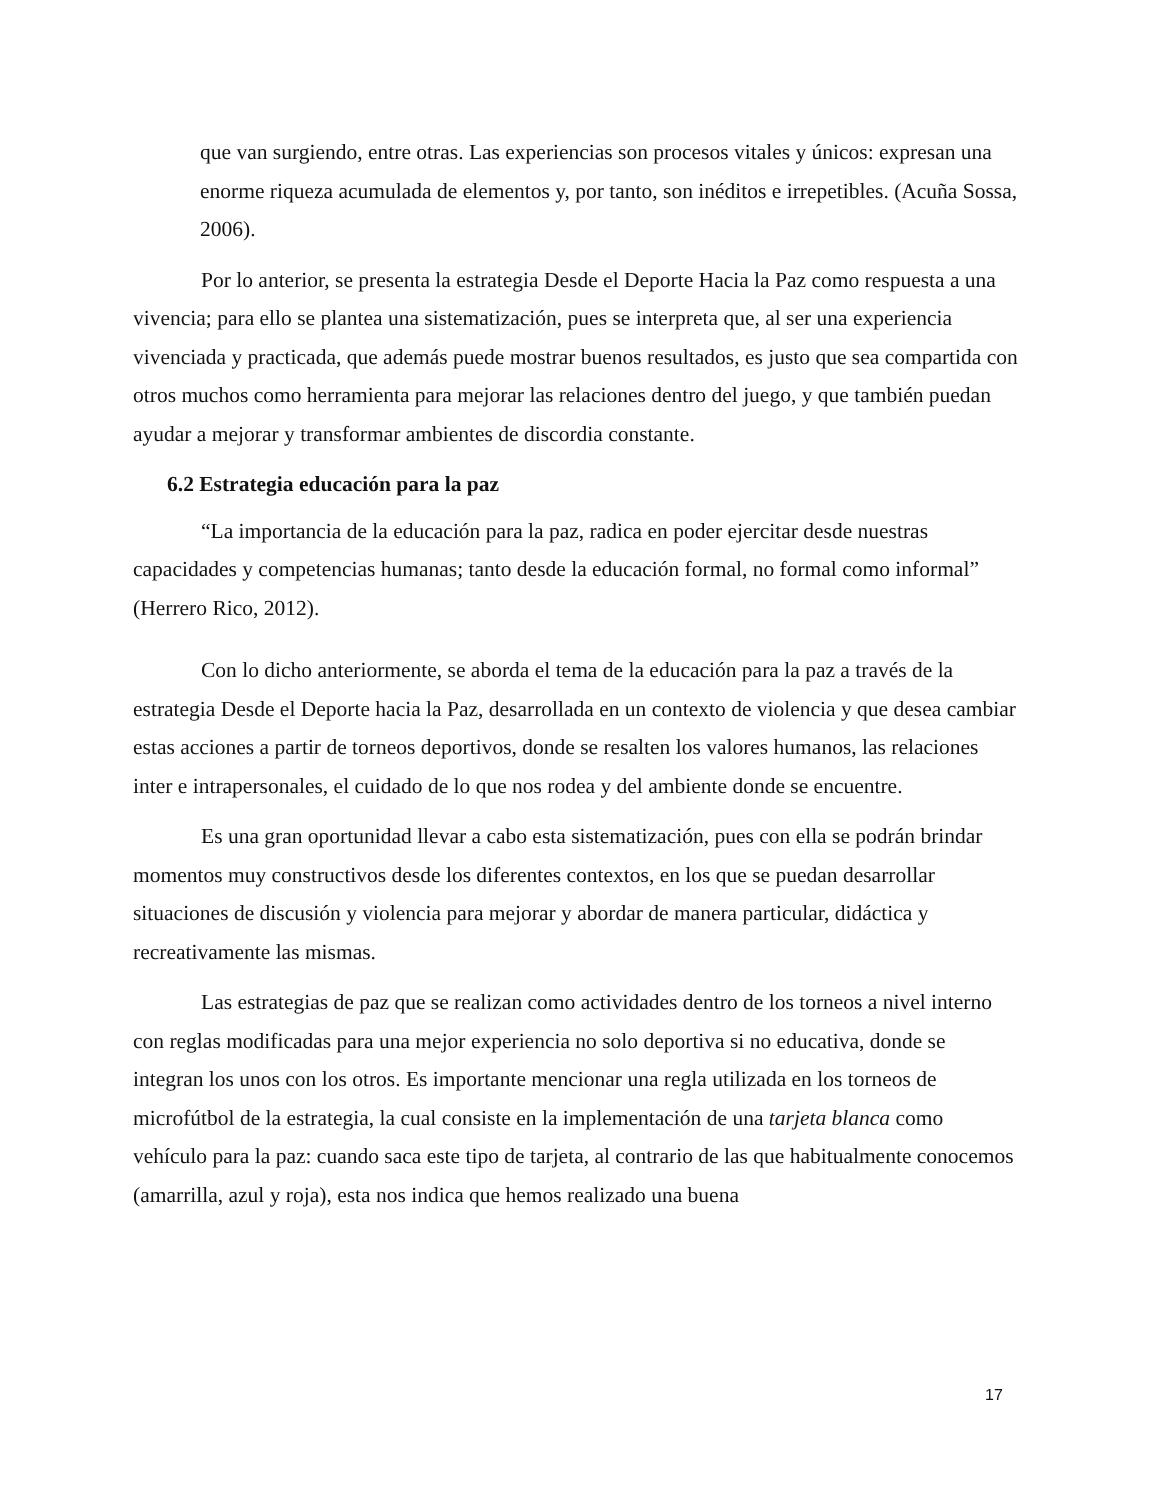que van surgiendo, entre otras. Las experiencias son procesos vitales y únicos: expresan una enorme riqueza acumulada de elementos y, por tanto, son inéditos e irrepetibles. (Acuña Sossa, 2006).
Por lo anterior, se presenta la estrategia Desde el Deporte Hacia la Paz como respuesta a una vivencia; para ello se plantea una sistematización, pues se interpreta que, al ser una experiencia vivenciada y practicada, que además puede mostrar buenos resultados, es justo que sea compartida con otros muchos como herramienta para mejorar las relaciones dentro del juego, y que también puedan ayudar a mejorar y transformar ambientes de discordia constante.
6.2 Estrategia educación para la paz
“La importancia de la educación para la paz, radica en poder ejercitar desde nuestras capacidades y competencias humanas; tanto desde la educación formal, no formal como informal” (Herrero Rico, 2012).
Con lo dicho anteriormente, se aborda el tema de la educación para la paz a través de la estrategia Desde el Deporte hacia la Paz, desarrollada en un contexto de violencia y que desea cambiar estas acciones a partir de torneos deportivos, donde se resalten los valores humanos, las relaciones inter e intrapersonales, el cuidado de lo que nos rodea y del ambiente donde se encuentre.
Es una gran oportunidad llevar a cabo esta sistematización, pues con ella se podrán brindar momentos muy constructivos desde los diferentes contextos, en los que se puedan desarrollar situaciones de discusión y violencia para mejorar y abordar de manera particular, didáctica y recreativamente las mismas.
Las estrategias de paz que se realizan como actividades dentro de los torneos a nivel interno con reglas modificadas para una mejor experiencia no solo deportiva si no educativa, donde se integran los unos con los otros. Es importante mencionar una regla utilizada en los torneos de microfútbol de la estrategia, la cual consiste en la implementación de una tarjeta blanca como vehículo para la paz: cuando saca este tipo de tarjeta, al contrario de las que habitualmente conocemos (amarrilla, azul y roja), esta nos indica que hemos realizado una buena
17